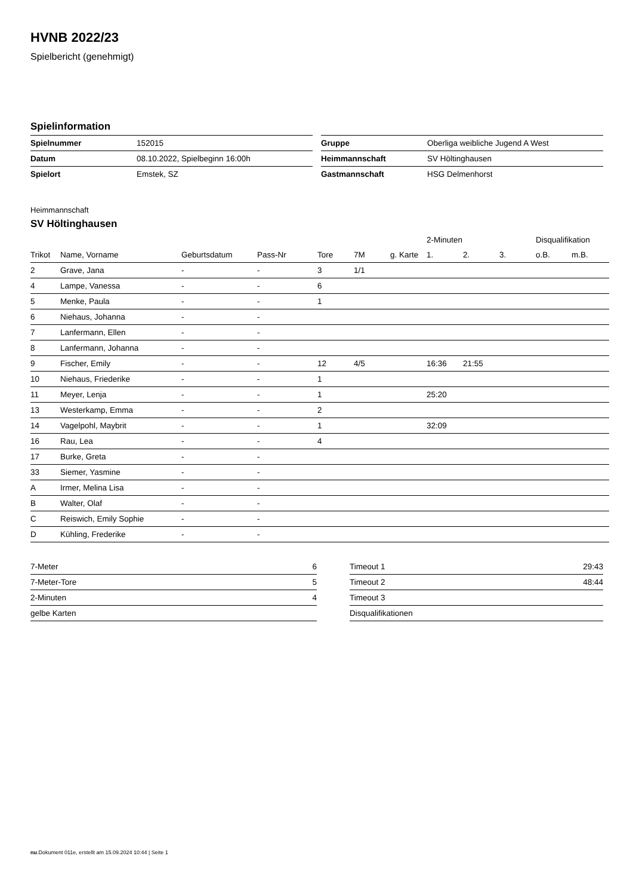HVNB 2022/23
Spielbericht (genehmigt)
Spielinformation
| Spielnummer | 152015 |
| Datum | 08.10.2022, Spielbeginn 16:00h |
| Spielort | Emstek, SZ |
| Gruppe | Oberliga weibliche Jugend A West |
| Heimmannschaft | SV Höltinghausen |
| Gastmannschaft | HSG Delmenhorst |
Heimmannschaft
SV Höltinghausen
| | | | | | | | 2-Minuten | | | Disqualifikation | |
| --- | --- | --- | --- | --- | --- | --- | --- | --- | --- | --- | --- |
| Trikot | Name, Vorname | Geburtsdatum | Pass-Nr | Tore | 7M | g. Karte | 1. | 2. | 3. | o.B. | m.B. |
| 2 | Grave, Jana | - | - | 3 | 1/1 | | | | | | |
| 4 | Lampe, Vanessa | - | - | 6 | | | | | | | |
| 5 | Menke, Paula | - | - | 1 | | | | | | | |
| 6 | Niehaus, Johanna | - | - | | | | | | | | |
| 7 | Lanfermann, Ellen | - | - | | | | | | | | |
| 8 | Lanfermann, Johanna | - | - | | | | | | | | |
| 9 | Fischer, Emily | - | - | 12 | 4/5 | | 16:36 | 21:55 | | | |
| 10 | Niehaus, Friederike | - | - | 1 | | | | | | | |
| 11 | Meyer, Lenja | - | - | 1 | | | 25:20 | | | | |
| 13 | Westerkamp, Emma | - | - | 2 | | | | | | | |
| 14 | Vagelpohl, Maybrit | - | - | 1 | | | 32:09 | | | | |
| 16 | Rau, Lea | - | - | 4 | | | | | | | |
| 17 | Burke, Greta | - | - | | | | | | | | |
| 33 | Siemer, Yasmine | - | - | | | | | | | | |
| A | Irmer, Melina Lisa | - | - | | | | | | | | |
| B | Walter, Olaf | - | - | | | | | | | | |
| C | Reiswich, Emily Sophie | - | - | | | | | | | | |
| D | Kühling, Frederike | - | - | | | | | | | | |
| 7-Meter | 6 |
| 7-Meter-Tore | 5 |
| 2-Minuten | 4 |
| gelbe Karten | |
| Timeout 1 | 29:43 |
| Timeout 2 | 48:44 |
| Timeout 3 | |
| Disqualifikationen | |
nu.Dokument 011e, erstellt am 15.09.2024 10:44 | Seite 1